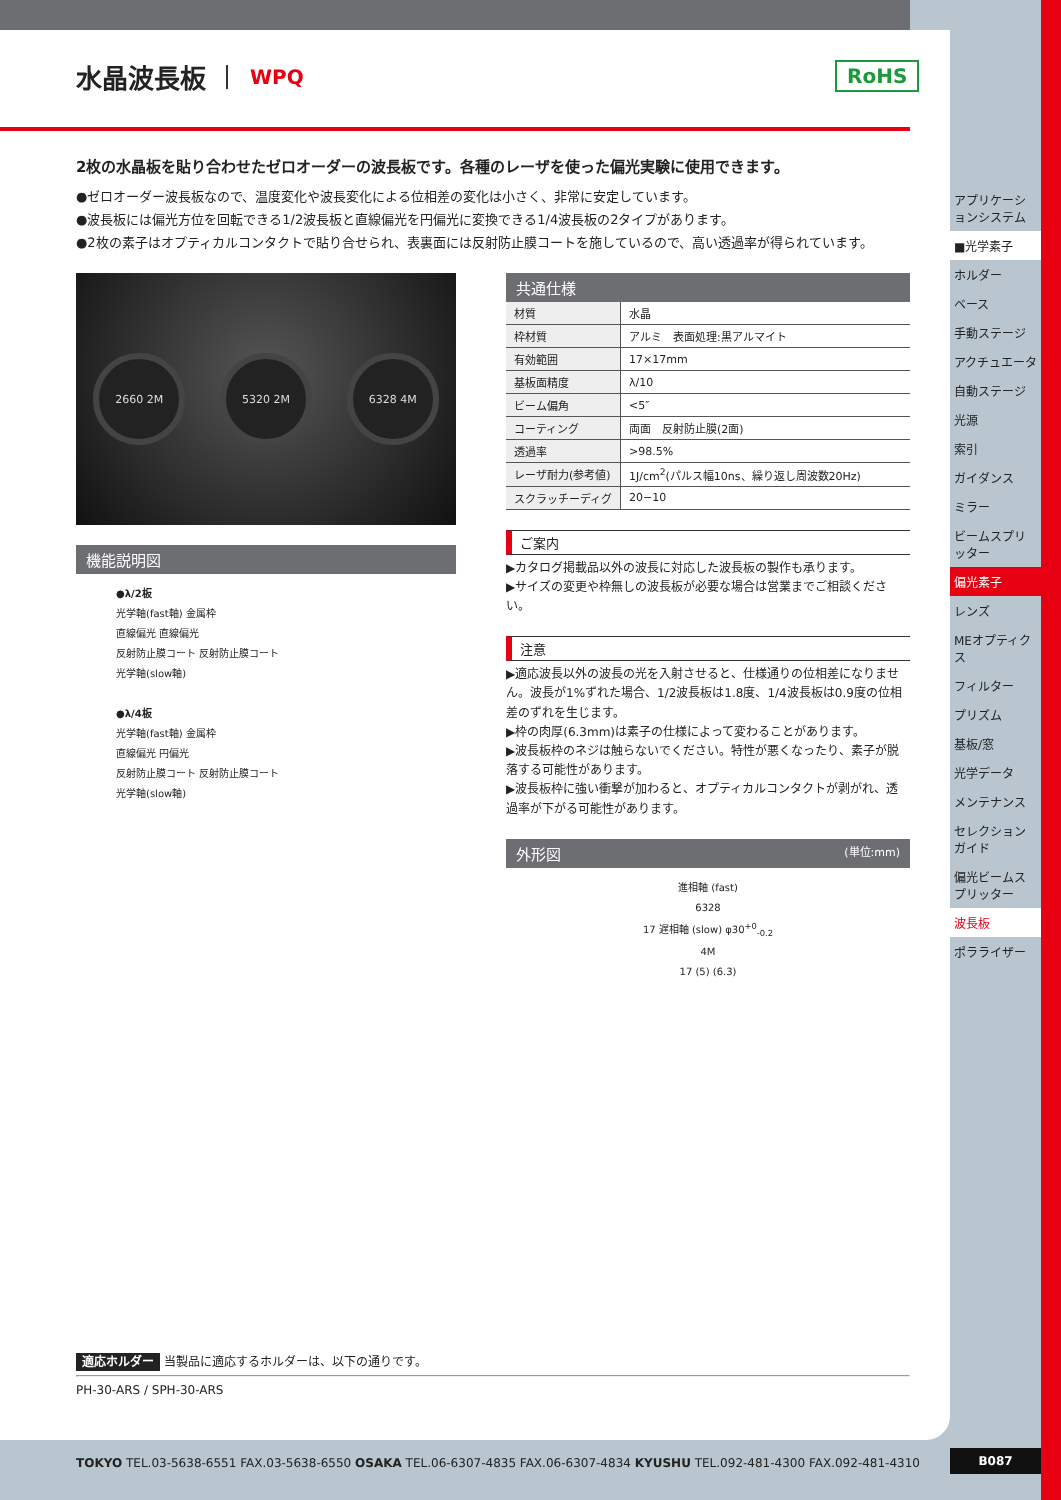水晶波長板 WPQ
RoHS
2枚の水晶板を貼り合わせたゼロオーダーの波長板です。各種のレーザを使った偏光実験に使用できます。
●ゼロオーダー波長板なので、温度変化や波長変化による位相差の変化は小さく、非常に安定しています。
●波長板には偏光方位を回転できる1/2波長板と直線偏光を円偏光に変換できる1/4波長板の2タイプがあります。
●2枚の素子はオプティカルコンタクトで貼り合せられ、表裏面には反射防止膜コートを施しているので、高い透過率が得られています。
2660 2M 5320 2M 6328 4M
機能説明図
●λ/2板
光学軸(fast軸) 金属枠
直線偏光 直線偏光
反射防止膜コート 反射防止膜コート
光学軸(slow軸)
●λ/4板
光学軸(fast軸) 金属枠
直線偏光 円偏光
反射防止膜コート 反射防止膜コート
光学軸(slow軸)
共通仕様
| 材質 | 水晶 |
| 枠材質 | アルミ 表面処理:黒アルマイト |
| 有効範囲 | 17×17mm |
| 基板面精度 | λ/10 |
| ビーム偏角 | <5″ |
| コーティング | 両面 反射防止膜(2面) |
| 透過率 | >98.5% |
| レーザ耐力(参考値) | 1J/cm<sup>2</sup>(パルス幅10ns、繰り返し周波数20Hz) |
| スクラッチーディグ | 20−10 |
ご案内
▶カタログ掲載品以外の波長に対応した波長板の製作も承ります。
▶サイズの変更や枠無しの波長板が必要な場合は営業までご相談ください。
注意
▶適応波長以外の波長の光を入射させると、仕様通りの位相差になりません。波長が1%ずれた場合、1/2波長板は1.8度、1/4波長板は0.9度の位相差のずれを生じます。
▶枠の肉厚(6.3mm)は素子の仕様によって変わることがあります。
▶波長板枠のネジは触らないでください。特性が悪くなったり、素子が脱落する可能性があります。
▶波長板枠に強い衝撃が加わると、オプティカルコンタクトが剥がれ、透過率が下がる可能性があります。
外形図 (単位:mm)
進相軸 (fast)
6328
17 遅相軸 (slow) φ30<sup>+0</sup><sub>-0.2</sub>
4M
17 (5) (6.3)
適応ホルダー 当製品に適応するホルダーは、以下の通りです。
PH-30-ARS / SPH-30-ARS
アプリケーションシステム
■光学素子
ホルダー
ベース
手動ステージ
アクチュエータ
自動ステージ
光源
索引
ガイダンス
ミラー
ビームスプリッター
偏光素子
レンズ
MEオプティクス
フィルター
プリズム
基板/窓
光学データ
メンテナンス
セレクションガイド
偏光ビームスプリッター
波長板
ポラライザー
TOKYO TEL.03-5638-6551 FAX.03-5638-6550 OSAKA TEL.06-6307-4835 FAX.06-6307-4834 KYUSHU TEL.092-481-4300 FAX.092-481-4310
B087